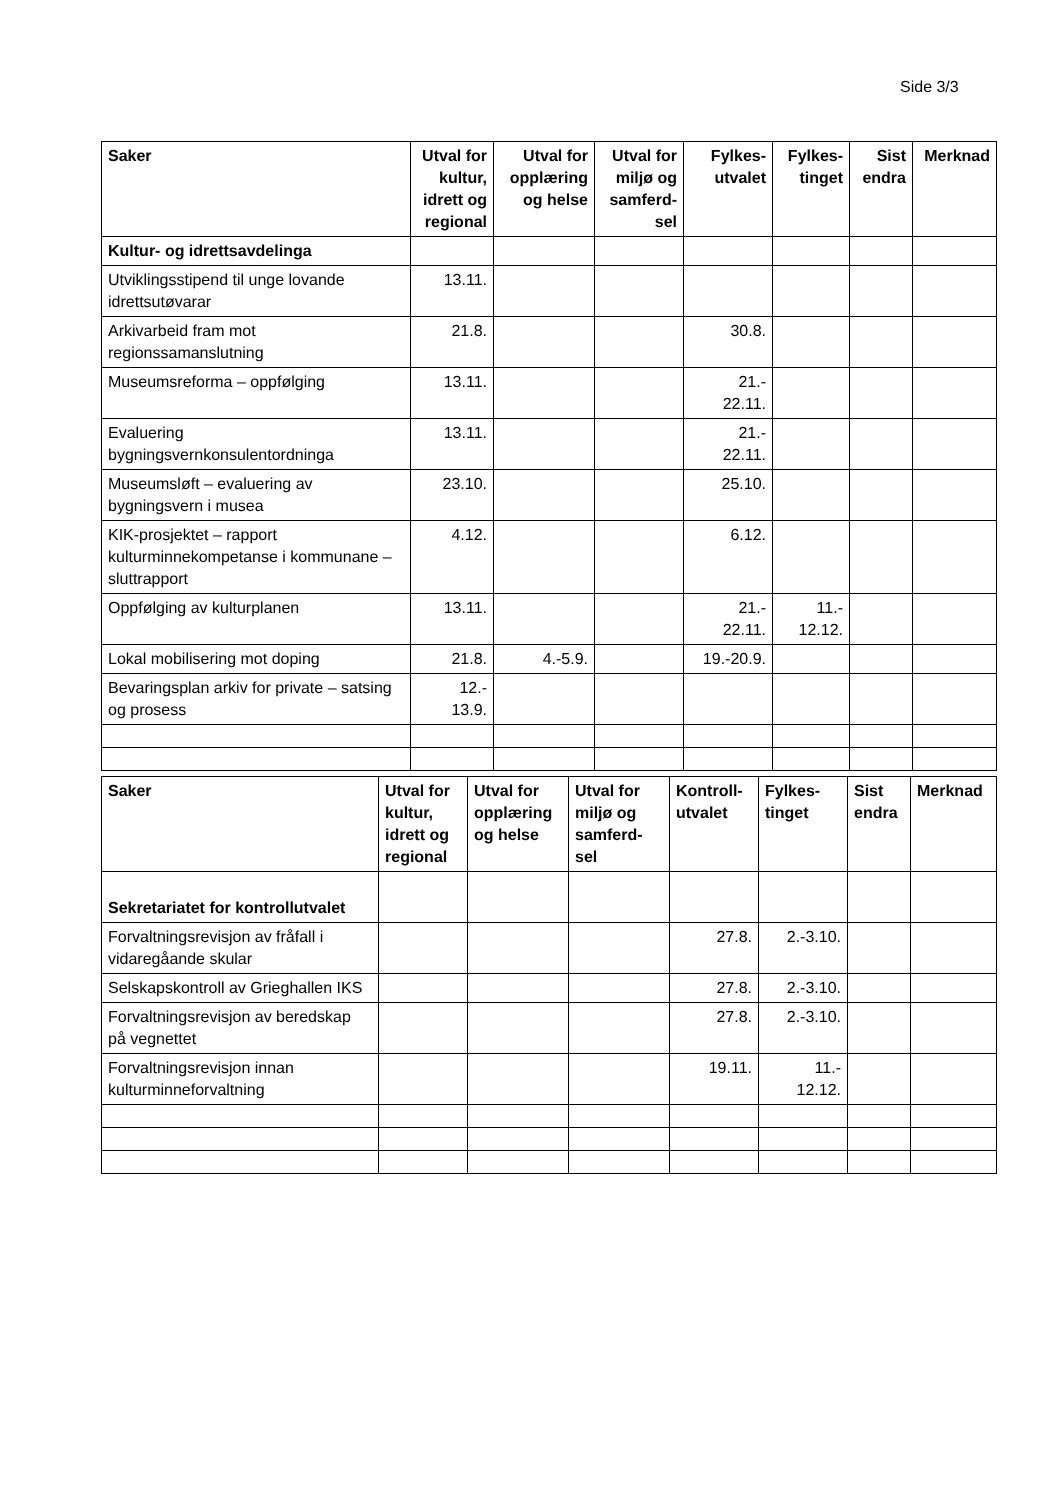Side 3/3
| Saker | Utval for kultur, idrett og regional | Utval for opplæring og helse | Utval for miljø og samferd-sel | Fylkes-utvalet | Fylkes-tinget | Sist endra | Merknad |
| --- | --- | --- | --- | --- | --- | --- | --- |
| Kultur- og idrettsavdelinga | | | | | | | |
| Utviklingsstipend til unge lovande idrettsutøvarar | 13.11. | | | | | | |
| Arkivarbeid fram mot regionssamanslutning | 21.8. | | | 30.8. | | | |
| Museumsreforma – oppfølging | 13.11. | | | 21.- 22.11. | | | |
| Evaluering bygningsvernkonsulentordninga | 13.11. | | | 21.- 22.11. | | | |
| Museumsløft – evaluering av bygningsvern i musea | 23.10. | | | 25.10. | | | |
| KIK-prosjektet – rapport kulturminnekompetanse i kommunane – sluttrapport | 4.12. | | | 6.12. | | | |
| Oppfølging av kulturplanen | 13.11. | | | 21.- 22.11. | 11.- 12.12. | | |
| Lokal mobilisering mot doping | 21.8. | 4.-5.9. | | 19.-20.9. | | | |
| Bevaringsplan arkiv for private – satsing og prosess | 12.- 13.9. | | | | | | |
| Saker | Utval for kultur, idrett og regional | Utval for opplæring og helse | Utval for miljø og samferd-sel | Kontroll-utvalet | Fylkes-tinget | Sist endra | Merknad |
| --- | --- | --- | --- | --- | --- | --- | --- |
| Sekretariatet for kontrollutvalet | | | | | | | |
| Forvaltningsrevisjon av fråfall i vidaregåande skular | | | | 27.8. | 2.-3.10. | | |
| Selskapskontroll av Grieghallen IKS | | | | 27.8. | 2.-3.10. | | |
| Forvaltningsrevisjon av beredskap på vegnettet | | | | 27.8. | 2.-3.10. | | |
| Forvaltningsrevisjon innan kulturminneforvaltning | | | | 19.11. | 11.- 12.12. | | |